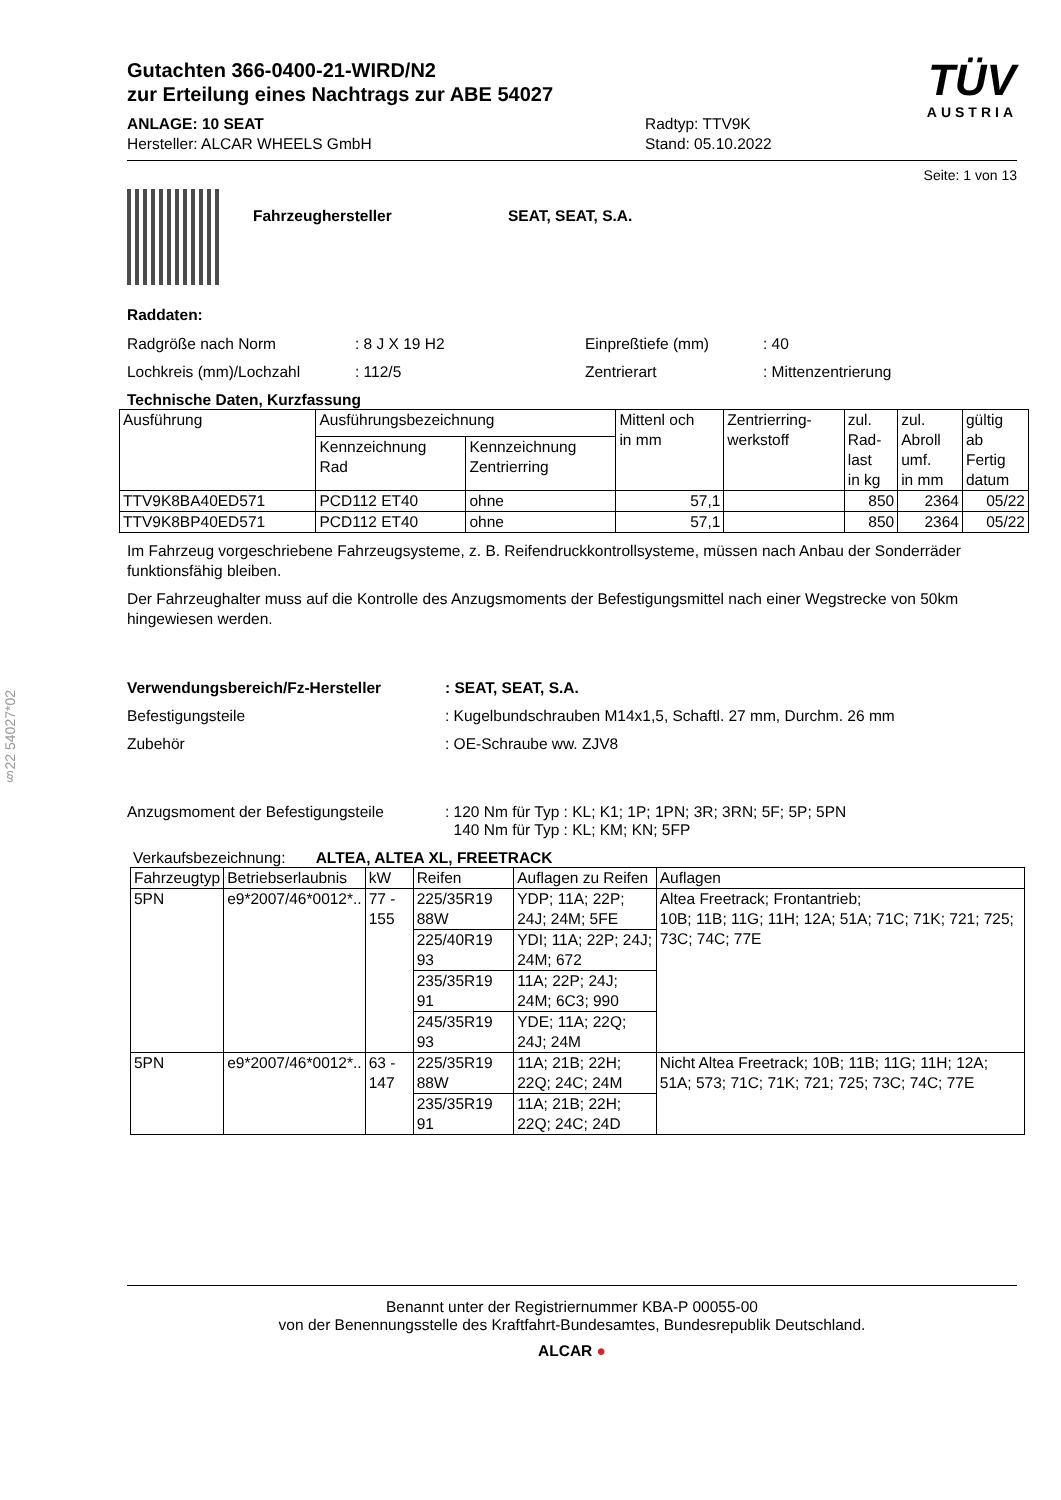§22 54027*02
Gutachten 366-0400-21-WIRD/N2
zur Erteilung eines Nachtrags zur ABE 54027
ANLAGE: 10 SEAT
Hersteller: ALCAR WHEELS GmbH
Radtyp: TTV9K
Stand: 05.10.2022
TÜV
AUSTRIA
Seite: 1 von 13
Fahrzeughersteller SEAT, SEAT, S.A.
Raddaten:
Radgröße nach Norm: 8 J X 19 H2 Einpreßtiefe (mm): 40
Lochkreis (mm)/Lochzahl: 112/5 Zentrierart: Mittenzentrierung
Technische Daten, Kurzfassung
| Ausführung | Ausführungsbezeichnung | | Mittenl och in mm | Zentrierring- werkstoff | zul. Rad- last in kg | zul. Abroll umf. in mm | gültig ab Fertig datum |
| --- | --- | --- | --- | --- | --- | --- | --- |
| | Kennzeichnung Rad | Kennzeichnung Zentrierring | | | | | |
| TTV9K8BA40ED571 | PCD112 ET40 | ohne | 57,1 | | 850 | 2364 | 05/22 |
| TTV9K8BP40ED571 | PCD112 ET40 | ohne | 57,1 | | 850 | 2364 | 05/22 |
Im Fahrzeug vorgeschriebene Fahrzeugsysteme, z. B. Reifendruckkontrollsysteme, müssen nach Anbau der Sonderräder funktionsfähig bleiben.
Der Fahrzeughalter muss auf die Kontrolle des Anzugsmoments der Befestigungsmittel nach einer Wegstrecke von 50km hingewiesen werden.
Verwendungsbereich/Fz-Hersteller: SEAT, SEAT, S.A.
Befestigungsteile: Kugelbundschrauben M14x1,5, Schaftl. 27 mm, Durchm. 26 mm
Zubehör: OE-Schraube ww. ZJV8
Anzugsmoment der Befestigungsteile: 120 Nm für Typ : KL; K1; 1P; 1PN; 3R; 3RN; 5F; 5P; 5PN
140 Nm für Typ : KL; KM; KN; 5FP
Verkaufsbezeichnung: ALTEA, ALTEA XL, FREETRACK
| Fahrzeugtyp | Betriebserlaubnis | kW | Reifen | Auflagen zu Reifen | Auflagen |
| --- | --- | --- | --- | --- | --- |
| 5PN | e9*2007/46*0012*.. | 77 - 155 | 225/35R19 88W | YDP; 11A; 22P; 24J; 24M; 5FE | Altea Freetrack; Frontantrieb; 10B; 11B; 11G; 11H; 12A; 51A; 71C; 71K; 721; 725; 73C; 74C; 77E |
| | | | 225/40R19 93 | YDI; 11A; 22P; 24J; 24M; 672 | |
| | | | 235/35R19 91 | 11A; 22P; 24J; 24M; 6C3; 990 | |
| | | | 245/35R19 93 | YDE; 11A; 22Q; 24J; 24M | |
| 5PN | e9*2007/46*0012*.. | 63 - 147 | 225/35R19 88W | 11A; 21B; 22H; 22Q; 24C; 24M | Nicht Altea Freetrack; 10B; 11B; 11G; 11H; 12A; 51A; 573; 71C; 71K; 721; 725; 73C; 74C; 77E |
| | | | 235/35R19 91 | 11A; 21B; 22H; 22Q; 24C; 24D | |
Benannt unter der Registriernummer KBA-P 00055-00
von der Benennungsstelle des Kraftfahrt-Bundesamtes, Bundesrepublik Deutschland.
ALCAR ●